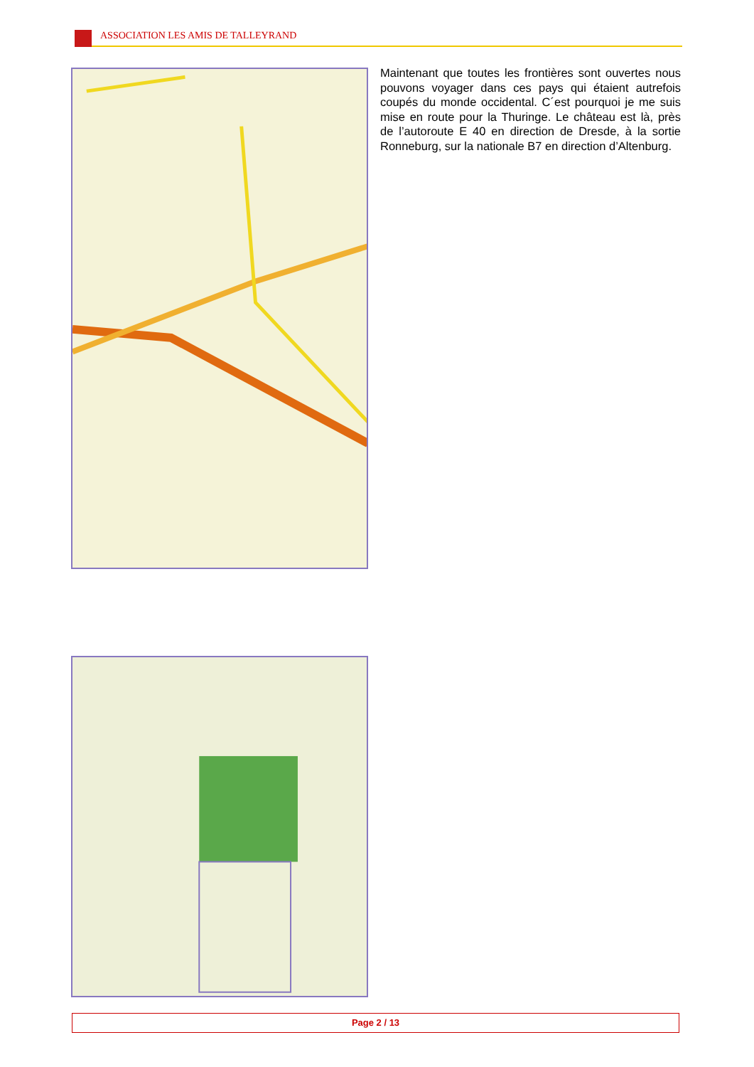ASSOCIATION LES AMIS DE TALLEYRAND
Maintenant que toutes les frontières sont ouvertes nous pouvons voyager dans ces pays qui étaient autrefois coupés du monde occidental. C´est pourquoi je me suis mise en route pour la Thuringe. Le château est là, près de l’autoroute E 40 en direction de Dresde, à la sortie Ronneburg, sur la nationale B7 en direction d’Altenburg.
Page 2 / 13